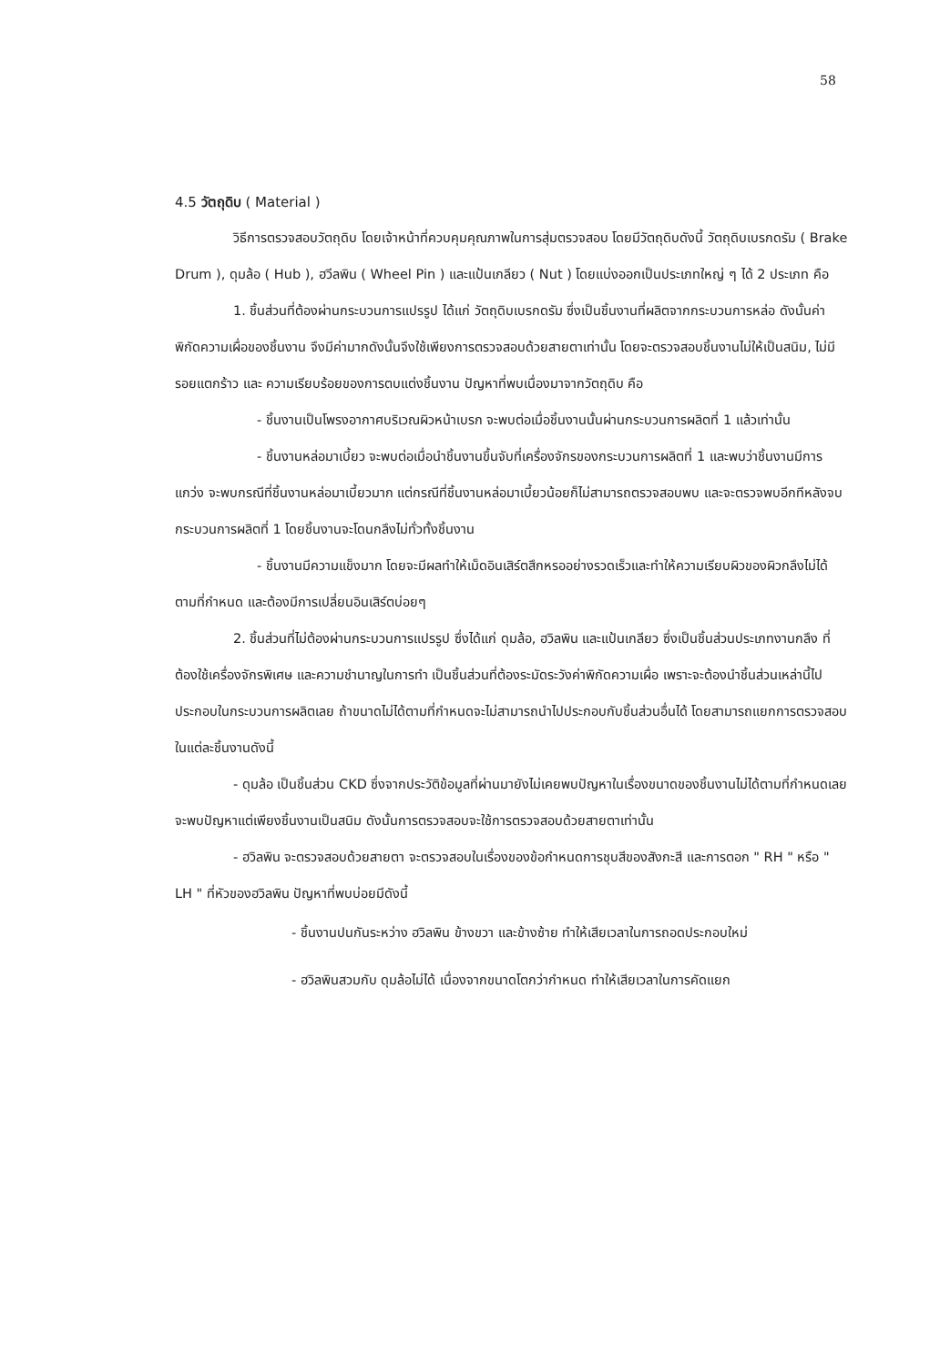58
4.5 วัตถุดิบ ( Material )
วิธีการตรวจสอบวัตถุดิบ โดยเจ้าหน้าที่ควบคุมคุณภาพในการสุ่มตรวจสอบ โดยมีวัตถุดิบดังนี้ วัตถุดิบเบรกดรัม ( Brake Drum ), ดุมล้อ ( Hub ), ฮวีลพิน ( Wheel Pin ) และแป้นเกลียว ( Nut ) โดยแบ่งออกเป็นประเภทใหญ่ ๆ ได้ 2 ประเภท คือ
1. ชิ้นส่วนที่ต้องผ่านกระบวนการแปรรูป ได้แก่ วัตถุดิบเบรกดรัม ซึ่งเป็นชิ้นงานที่ผลิตจากกระบวนการหล่อ ดังนั้นค่าพิกัดความเผื่อของชิ้นงาน จึงมีค่ามากดังนั้นจึงใช้เพียงการตรวจสอบด้วยสายตาเท่านั้น โดยจะตรวจสอบชิ้นงานไม่ให้เป็นสนิม, ไม่มีรอยแตกร้าว และ ความเรียบร้อยของการตบแต่งชิ้นงาน ปัญหาที่พบเนื่องมาจากวัตถุดิบ คือ
- ชิ้นงานเป็นโพรงอากาศบริเวณผิวหน้าเบรก จะพบต่อเมื่อชิ้นงานนั้นผ่านกระบวนการผลิตที่ 1 แล้วเท่านั้น
- ชิ้นงานหล่อมาเบี้ยว จะพบต่อเมื่อนำชิ้นงานขึ้นจับที่เครื่องจักรของกระบวนการผลิตที่ 1 และพบว่าชิ้นงานมีการแกว่ง จะพบกรณีที่ชิ้นงานหล่อมาเบี้ยวมาก แต่กรณีที่ชิ้นงานหล่อมาเบี้ยวน้อยก็ไม่สามารถตรวจสอบพบ และจะตรวจพบอีกทีหลังจบกระบวนการผลิตที่ 1 โดยชิ้นงานจะโดนกลึงไม่ทั่วทั้งชิ้นงาน
- ชิ้นงานมีความแข็งมาก โดยจะมีผลทำให้เม็ดอินเสิร์ตสึกหรออย่างรวดเร็วและทำให้ความเรียบผิวของผิวกลึงไม่ได้ตามที่กำหนด และต้องมีการเปลี่ยนอินเสิร์ตบ่อยๆ
2. ชิ้นส่วนที่ไม่ต้องผ่านกระบวนการแปรรูป ซึ่งได้แก่ ดุมล้อ, ฮวิลพิน และแป้นเกลียว ซึ่งเป็นชิ้นส่วนประเภทงานกลึง ที่ต้องใช้เครื่องจักรพิเศษ และความชำนาญในการทำ เป็นชิ้นส่วนที่ต้องระมัดระวังค่าพิกัดความเผื่อ เพราะจะต้องนำชิ้นส่วนเหล่านี้ไปประกอบในกระบวนการผลิตเลย ถ้าขนาดไม่ได้ตามที่กำหนดจะไม่สามารถนำไปประกอบกับชิ้นส่วนอื่นได้ โดยสามารถแยกการตรวจสอบในแต่ละชิ้นงานดังนี้
- ดุมล้อ เป็นชิ้นส่วน CKD ซึ่งจากประวัติข้อมูลที่ผ่านมายังไม่เคยพบปัญหาในเรื่องขนาดของชิ้นงานไม่ได้ตามที่กำหนดเลย จะพบปัญหาแต่เพียงชิ้นงานเป็นสนิม ดังนั้นการตรวจสอบจะใช้การตรวจสอบด้วยสายตาเท่านั้น
- ฮวิลพิน จะตรวจสอบด้วยสายตา จะตรวจสอบในเรื่องของข้อกำหนดการชุบสีของสังกะสี และการตอก " RH " หรือ " LH " ที่หัวของฮวิลพิน ปัญหาที่พบบ่อยมีดังนี้
- ชิ้นงานปนกันระหว่าง ฮวิลพิน ข้างขวา และข้างซ้าย ทำให้เสียเวลาในการถอดประกอบใหม่
- ฮวิลพินสวมกับ ดุมล้อไม่ได้ เนื่องจากขนาดโตกว่ากำหนด ทำให้เสียเวลาในการคัดแยก